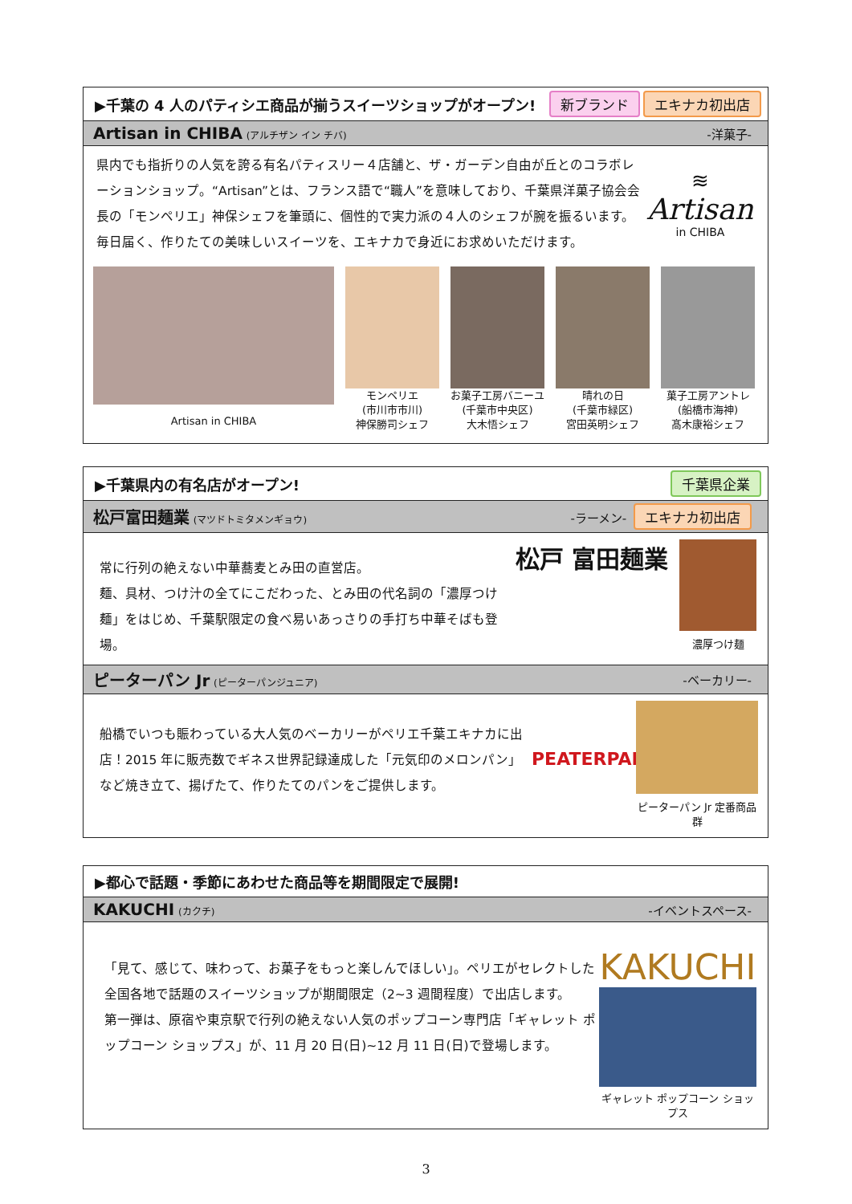▶千葉の 4 人のパティシエ商品が揃うスイーツショップがオープン! 新ブランド エキナカ初出店
Artisan in CHIBA (アルチザン イン チバ) -洋菓子-
県内でも指折りの人気を誇る有名パティスリー４店舗と、ザ・ガーデン自由が丘とのコラボレーションショップ。“Artisan”とは、フランス語で“職人”を意味しており、千葉県洋菓子協会会長の「モンペリエ」神保シェフを筆頭に、個性的で実力派の４人のシェフが腕を振るいます。毎日届く、作りたての美味しいスイーツを、エキナカで身近にお求めいただけます。
≋
Artisan
in CHIBA
Artisan in CHIBA
モンペリエ
(市川市市川)
神保勝司シェフ
お菓子工房バニーユ
(千葉市中央区)
大木悟シェフ
晴れの日
(千葉市緑区)
宮田英明シェフ
菓子工房アントレ
(船橋市海神)
髙木康裕シェフ
▶千葉県内の有名店がオープン! 千葉県企業
松戸富田麺業 (マツドトミタメンギョウ) -ラーメン- エキナカ初出店
常に行列の絶えない中華蕎麦とみ田の直営店。
麺、具材、つけ汁の全てにこだわった、とみ田の代名詞の「濃厚つけ麺」をはじめ、千葉駅限定の食べ易いあっさりの手打ち中華そばも登場。
松戸 富田麺業
濃厚つけ麺
ピーターパン Jr (ピーターパンジュニア) -ベーカリー-
船橋でいつも賑わっている大人気のベーカリーがペリエ千葉エキナカに出店！2015 年に販売数でギネス世界記録達成した「元気印のメロンパン」など焼き立て、揚げたて、作りたてのパンをご提供します。
PEATERPAN
ピーターパン Jr 定番商品群
▶都心で話題・季節にあわせた商品等を期間限定で展開!
KAKUCHI (カクチ) -イベントスペース-
「見て、感じて、味わって、お菓子をもっと楽しんでほしい」。ペリエがセレクトした全国各地で話題のスイーツショップが期間限定（2~3 週間程度）で出店します。
第一弾は、原宿や東京駅で行列の絶えない人気のポップコーン専門店「ギャレット ポップコーン ショップス」が、11 月 20 日(日)~12 月 11 日(日)で登場します。
KAKUCHI
ギャレット ポップコーン ショップス
3